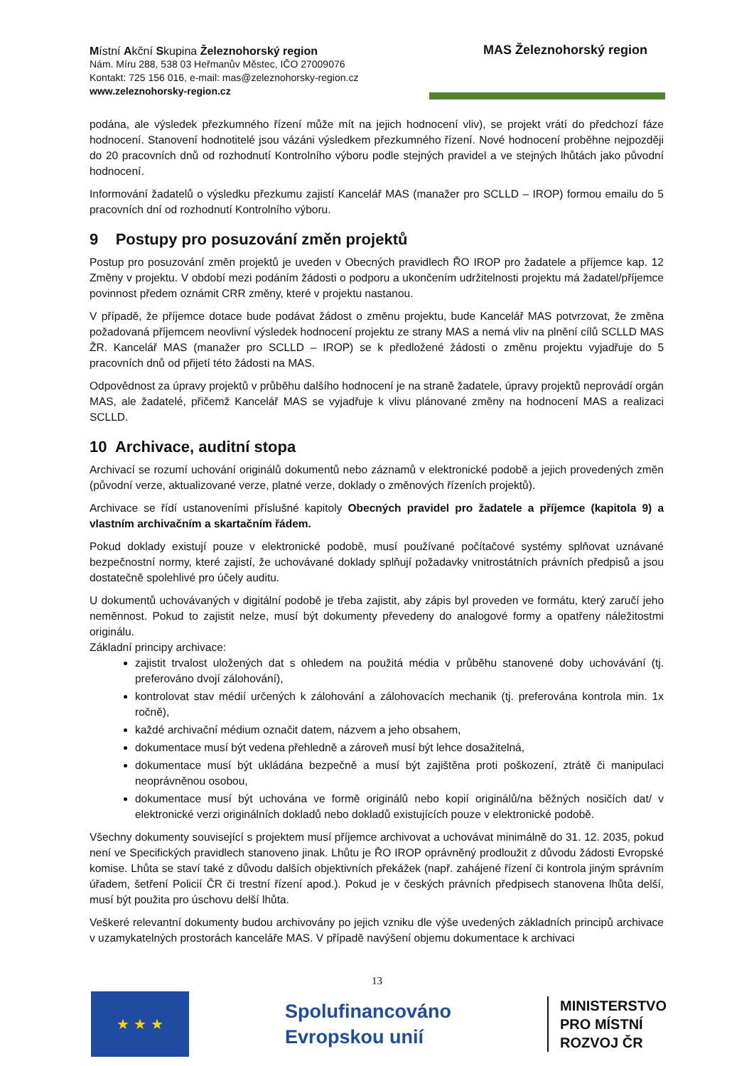Místní Akční Skupina Železnohorský region
Nám. Míru 288, 538 03 Heřmanův Městec, IČO 27009076
Kontakt: 725 156 016, e-mail: mas@zeleznohorsky-region.cz
www.zeleznohorsky-region.cz
MAS Železnohorský region
podána, ale výsledek přezkumného řízení může mít na jejich hodnocení vliv), se projekt vrátí do předchozí fáze hodnocení. Stanovení hodnotitelé jsou vázáni výsledkem přezkumného řízení. Nové hodnocení proběhne nejpozději do 20 pracovních dnů od rozhodnutí Kontrolního výboru podle stejných pravidel a ve stejných lhůtách jako původní hodnocení.
Informování žadatelů o výsledku přezkumu zajistí Kancelář MAS (manažer pro SCLLD – IROP) formou emailu do 5 pracovních dní od rozhodnutí Kontrolního výboru.
9 Postupy pro posuzování změn projektů
Postup pro posuzování změn projektů je uveden v Obecných pravidlech ŘO IROP pro žadatele a příjemce kap. 12 Změny v projektu. V období mezi podáním žádosti o podporu a ukončením udržitelnosti projektu má žadatel/příjemce povinnost předem oznámit CRR změny, které v projektu nastanou.
V případě, že příjemce dotace bude podávat žádost o změnu projektu, bude Kancelář MAS potvrzovat, že změna požadovaná příjemcem neovlivní výsledek hodnocení projektu ze strany MAS a nemá vliv na plnění cílů SCLLD MAS ŽR. Kancelář MAS (manažer pro SCLLD – IROP) se k předložené žádosti o změnu projektu vyjadřuje do 5 pracovních dnů od přijetí této žádosti na MAS.
Odpovědnost za úpravy projektů v průběhu dalšího hodnocení je na straně žadatele, úpravy projektů neprovádí orgán MAS, ale žadatelé, přičemž Kancelář MAS se vyjadřuje k vlivu plánované změny na hodnocení MAS a realizaci SCLLD.
10 Archivace, auditní stopa
Archivací se rozumí uchování originálů dokumentů nebo záznamů v elektronické podobě a jejich provedených změn (původní verze, aktualizované verze, platné verze, doklady o změnových řízeních projektů).
Archivace se řídí ustanoveními příslušné kapitoly Obecných pravidel pro žadatele a příjemce (kapitola 9) a vlastním archivačním a skartačním řádem.
Pokud doklady existují pouze v elektronické podobě, musí používané počítačové systémy splňovat uznávané bezpečnostní normy, které zajistí, že uchovávané doklady splňují požadavky vnitrostátních právních předpisů a jsou dostatečně spolehlivé pro účely auditu.
U dokumentů uchovávaných v digitální podobě je třeba zajistit, aby zápis byl proveden ve formátu, který zaručí jeho neměnnost. Pokud to zajistit nelze, musí být dokumenty převedeny do analogové formy a opatřeny náležitostmi originálu.
Základní principy archivace:
zajistit trvalost uložených dat s ohledem na použitá média v průběhu stanovené doby uchovávání (tj. preferováno dvojí zálohování),
kontrolovat stav médií určených k zálohování a zálohovacích mechanik (tj. preferována kontrola min. 1x ročně),
každé archivační médium označit datem, názvem a jeho obsahem,
dokumentace musí být vedena přehledně a zároveň musí být lehce dosažitelná,
dokumentace musí být ukládána bezpečně a musí být zajištěna proti poškození, ztrátě či manipulaci neoprávněnou osobou,
dokumentace musí být uchována ve formě originálů nebo kopií originálů/na běžných nosičích dat/ v elektronické verzi originálních dokladů nebo dokladů existujících pouze v elektronické podobě.
Všechny dokumenty související s projektem musí příjemce archivovat a uchovávat minimálně do 31. 12. 2035, pokud není ve Specifických pravidlech stanoveno jinak. Lhůtu je ŘO IROP oprávněný prodloužit z důvodu žádosti Evropské komise. Lhůta se staví také z důvodu dalších objektivních překážek (např. zahájené řízení či kontrola jiným správním úřadem, šetření Policií ČR či trestní řízení apod.). Pokud je v českých právních předpisech stanovena lhůta delší, musí být použita pro úschovu delší lhůta.
Veškeré relevantní dokumenty budou archivovány po jejich vzniku dle výše uvedených základních principů archivace v uzamykatelných prostorách kanceláře MAS. V případě navýšení objemu dokumentace k archivaci
13
★ ★ ★
Spolufinancováno
Evropskou unií
MINISTERSTVO
PRO MÍSTNÍ
ROZVOJ ČR